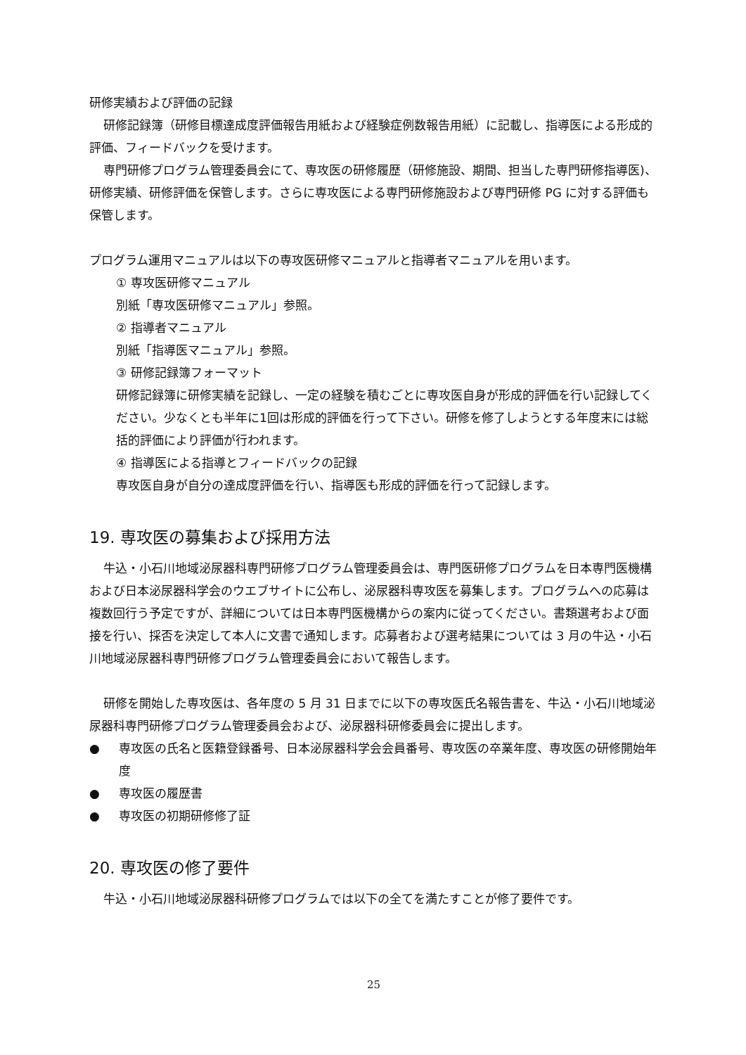研修実績および評価の記録
研修記録簿（研修目標達成度評価報告用紙および経験症例数報告用紙）に記載し、指導医による形成的評価、フィードバックを受けます。
専門研修プログラム管理委員会にて、専攻医の研修履歴（研修施設、期間、担当した専門研修指導医)、研修実績、研修評価を保管します。さらに専攻医による専門研修施設および専門研修 PG に対する評価も保管します。
プログラム運用マニュアルは以下の専攻医研修マニュアルと指導者マニュアルを用います。
① 専攻医研修マニュアル
別紙「専攻医研修マニュアル」参照。
② 指導者マニュアル
別紙「指導医マニュアル」参照。
③ 研修記録簿フォーマット
研修記録簿に研修実績を記録し、一定の経験を積むごとに専攻医自身が形成的評価を行い記録してください。少なくとも半年に1回は形成的評価を行って下さい。研修を修了しようとする年度末には総括的評価により評価が行われます。
④ 指導医による指導とフィードバックの記録
専攻医自身が自分の達成度評価を行い、指導医も形成的評価を行って記録します。
19. 専攻医の募集および採用方法
牛込・小石川地域泌尿器科専門研修プログラム管理委員会は、専門医研修プログラムを日本専門医機構および日本泌尿器科学会のウエブサイトに公布し、泌尿器科専攻医を募集します。プログラムへの応募は複数回行う予定ですが、詳細については日本専門医機構からの案内に従ってください。書類選考および面接を行い、採否を決定して本人に文書で通知します。応募者および選考結果については 3 月の牛込・小石川地域泌尿器科専門研修プログラム管理委員会において報告します。
研修を開始した専攻医は、各年度の 5 月 31 日までに以下の専攻医氏名報告書を、牛込・小石川地域泌尿器科専門研修プログラム管理委員会および、泌尿器科研修委員会に提出します。
● 専攻医の氏名と医籍登録番号、日本泌尿器科学会会員番号、専攻医の卒業年度、専攻医の研修開始年度
● 専攻医の履歴書
● 専攻医の初期研修修了証
20. 専攻医の修了要件
牛込・小石川地域泌尿器科研修プログラムでは以下の全てを満たすことが修了要件です。
25